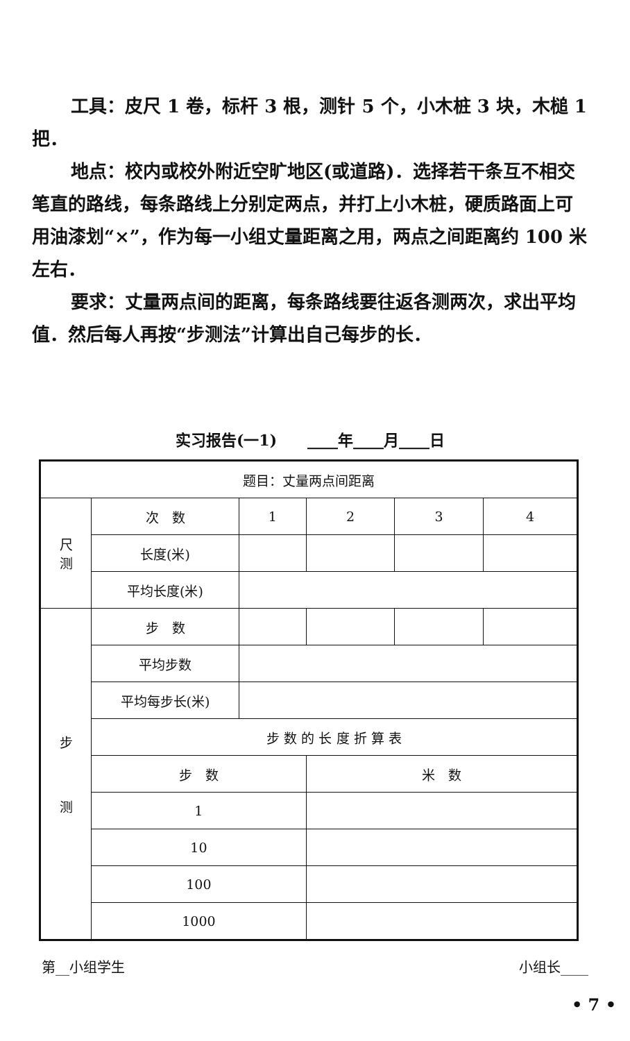工具：皮尺 1 卷，标杆 3 根，测针 5 个，小木桩 3 块，木槌 1 把．
地点：校内或校外附近空旷地区(或道路)．选择若干条互不相交笔直的路线，每条路线上分别定两点，并打上小木桩，硬质路面上可用油漆划“×”，作为每一小组丈量距离之用，两点之间距离约 100 米左右．
要求：丈量两点间的距离，每条路线要往返各测两次，求出平均值．然后每人再按“步测法”计算出自己每步的长．
实习报告(一1)　　____年____月____日
| 题目：丈量两点间距离 | | | | | |
| 尺 测 | 次 数 | 1 | 2 | 3 | 4 |
| | 长度(米) | | | | |
| | 平均长度(米) | | | | |
| 步 测 | 步 数 | | | | |
| | 平均步数 | | | | |
| | 平均每步长(米) | | | | |
| | 步 数 的 长 度 折 算 表 | | | | |
| | 步 数 | | 米 数 | | |
| | 1 | | | | |
| | 10 | | | | |
| | 100 | | | | |
| | 1000 | | | | |
第__小组学生 小组长____
• 7 •